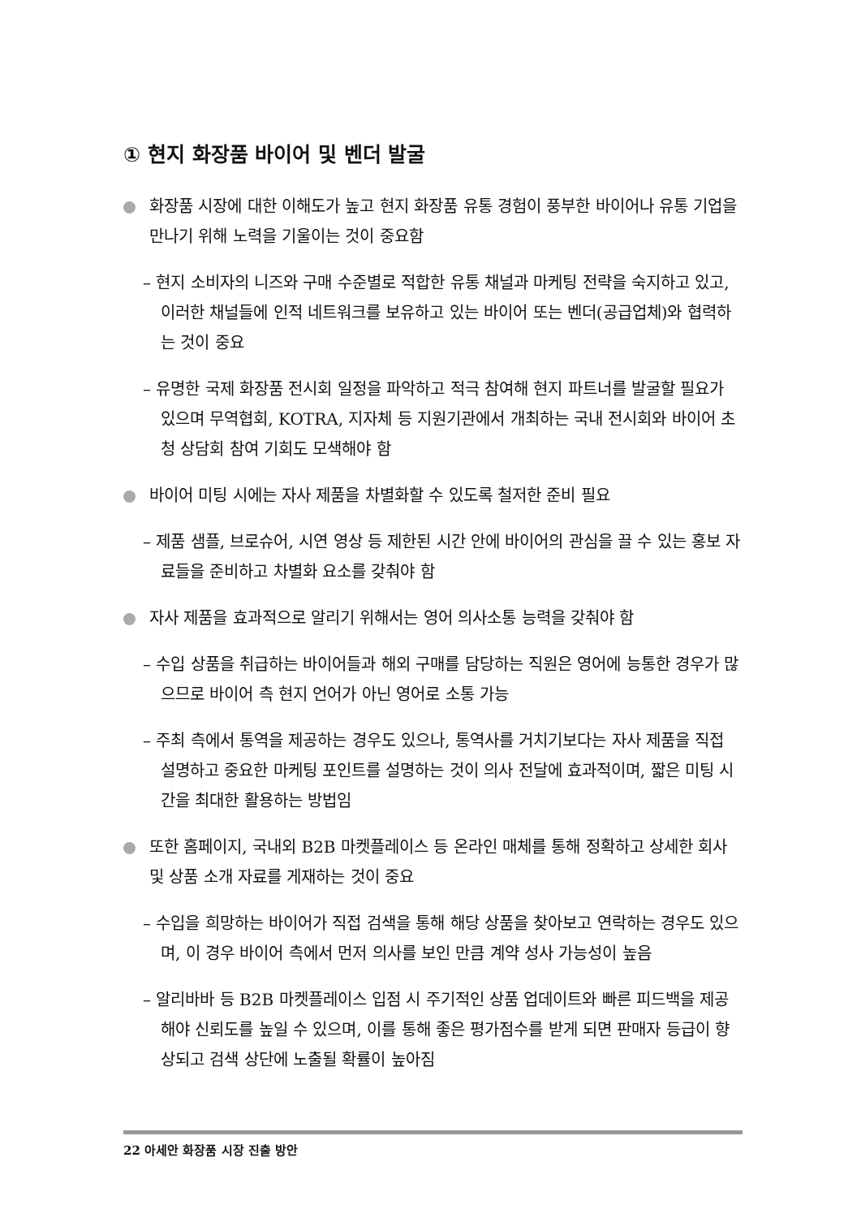① 현지 화장품 바이어 및 벤더 발굴
화장품 시장에 대한 이해도가 높고 현지 화장품 유통 경험이 풍부한 바이어나 유통 기업을 만나기 위해 노력을 기울이는 것이 중요함
– 현지 소비자의 니즈와 구매 수준별로 적합한 유통 채널과 마케팅 전략을 숙지하고 있고, 이러한 채널들에 인적 네트워크를 보유하고 있는 바이어 또는 벤더(공급업체)와 협력하는 것이 중요
– 유명한 국제 화장품 전시회 일정을 파악하고 적극 참여해 현지 파트너를 발굴할 필요가 있으며 무역협회, KOTRA, 지자체 등 지원기관에서 개최하는 국내 전시회와 바이어 초청 상담회 참여 기회도 모색해야 함
바이어 미팅 시에는 자사 제품을 차별화할 수 있도록 철저한 준비 필요
– 제품 샘플, 브로슈어, 시연 영상 등 제한된 시간 안에 바이어의 관심을 끌 수 있는 홍보 자료들을 준비하고 차별화 요소를 갖춰야 함
자사 제품을 효과적으로 알리기 위해서는 영어 의사소통 능력을 갖춰야 함
– 수입 상품을 취급하는 바이어들과 해외 구매를 담당하는 직원은 영어에 능통한 경우가 많으므로 바이어 측 현지 언어가 아닌 영어로 소통 가능
– 주최 측에서 통역을 제공하는 경우도 있으나, 통역사를 거치기보다는 자사 제품을 직접 설명하고 중요한 마케팅 포인트를 설명하는 것이 의사 전달에 효과적이며, 짧은 미팅 시간을 최대한 활용하는 방법임
또한 홈페이지, 국내외 B2B 마켓플레이스 등 온라인 매체를 통해 정확하고 상세한 회사 및 상품 소개 자료를 게재하는 것이 중요
– 수입을 희망하는 바이어가 직접 검색을 통해 해당 상품을 찾아보고 연락하는 경우도 있으며, 이 경우 바이어 측에서 먼저 의사를 보인 만큼 계약 성사 가능성이 높음
– 알리바바 등 B2B 마켓플레이스 입점 시 주기적인 상품 업데이트와 빠른 피드백을 제공해야 신뢰도를 높일 수 있으며, 이를 통해 좋은 평가점수를 받게 되면 판매자 등급이 향상되고 검색 상단에 노출될 확률이 높아짐
22 아세안 화장품 시장 진출 방안